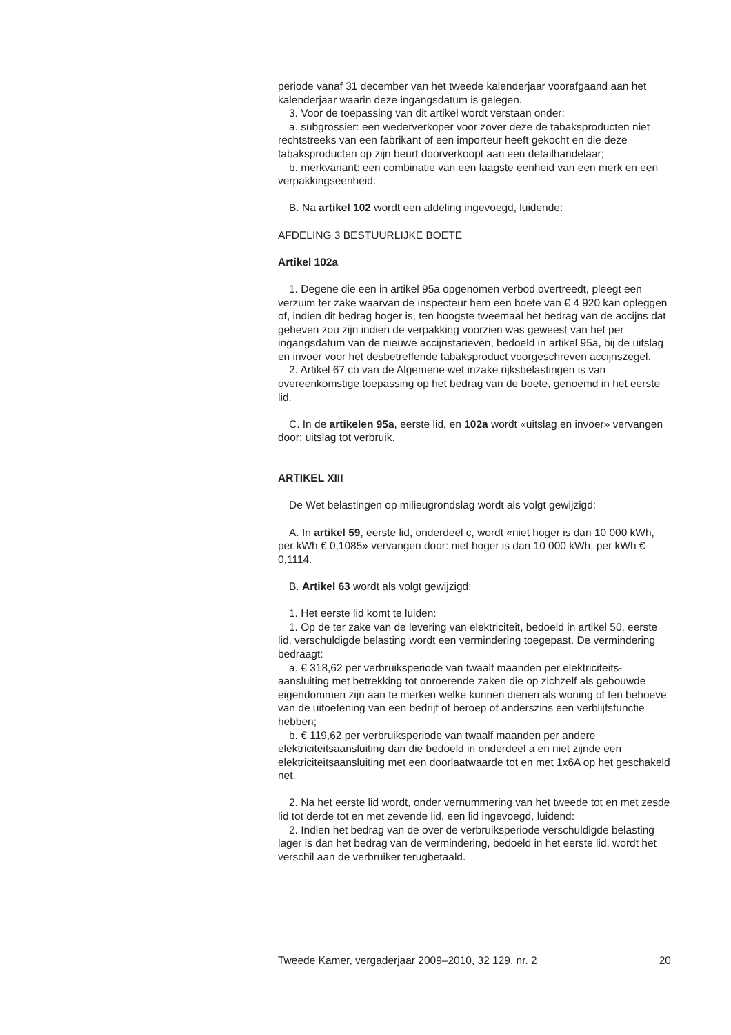periode vanaf 31 december van het tweede kalenderjaar voorafgaand aan het kalenderjaar waarin deze ingangsdatum is gelegen.
3. Voor de toepassing van dit artikel wordt verstaan onder:
a. subgrossier: een wederverkoper voor zover deze de tabaksproducten niet rechtstreeks van een fabrikant of een importeur heeft gekocht en die deze tabaksproducten op zijn beurt doorverkoopt aan een detailhandelaar;
b. merkvariant: een combinatie van een laagste eenheid van een merk en een verpakkingseenheid.
B. Na artikel 102 wordt een afdeling ingevoegd, luidende:
AFDELING 3 BESTUURLIJKE BOETE
Artikel 102a
1. Degene die een in artikel 95a opgenomen verbod overtreedt, pleegt een verzuim ter zake waarvan de inspecteur hem een boete van € 4 920 kan opleggen of, indien dit bedrag hoger is, ten hoogste tweemaal het bedrag van de accijns dat geheven zou zijn indien de verpakking voorzien was geweest van het per ingangsdatum van de nieuwe accijnstarieven, bedoeld in artikel 95a, bij de uitslag en invoer voor het desbetreffende tabaksproduct voorgeschreven accijnszegel.
2. Artikel 67 cb van de Algemene wet inzake rijksbelastingen is van overeenkomstige toepassing op het bedrag van de boete, genoemd in het eerste lid.
C. In de artikelen 95a, eerste lid, en 102a wordt «uitslag en invoer» vervangen door: uitslag tot verbruik.
ARTIKEL XIII
De Wet belastingen op milieugrondslag wordt als volgt gewijzigd:
A. In artikel 59, eerste lid, onderdeel c, wordt «niet hoger is dan 10 000 kWh, per kWh € 0,1085» vervangen door: niet hoger is dan 10 000 kWh, per kWh € 0,1114.
B. Artikel 63 wordt als volgt gewijzigd:
1. Het eerste lid komt te luiden:
1. Op de ter zake van de levering van elektriciteit, bedoeld in artikel 50, eerste lid, verschuldigde belasting wordt een vermindering toegepast. De vermindering bedraagt:
a. € 318,62 per verbruiksperiode van twaalf maanden per elektriciteits-aansluiting met betrekking tot onroerende zaken die op zichzelf als gebouwde eigendommen zijn aan te merken welke kunnen dienen als woning of ten behoeve van de uitoefening van een bedrijf of beroep of anderszins een verblijfsfunctie hebben;
b. € 119,62 per verbruiksperiode van twaalf maanden per andere elektriciteitsaansluiting dan die bedoeld in onderdeel a en niet zijnde een elektriciteitsaansluiting met een doorlaatwaarde tot en met 1x6A op het geschakeld net.
2. Na het eerste lid wordt, onder vernummering van het tweede tot en met zesde lid tot derde tot en met zevende lid, een lid ingevoegd, luidend:
2. Indien het bedrag van de over de verbruiksperiode verschuldigde belasting lager is dan het bedrag van de vermindering, bedoeld in het eerste lid, wordt het verschil aan de verbruiker terugbetaald.
Tweede Kamer, vergaderjaar 2009–2010, 32 129, nr. 2 20